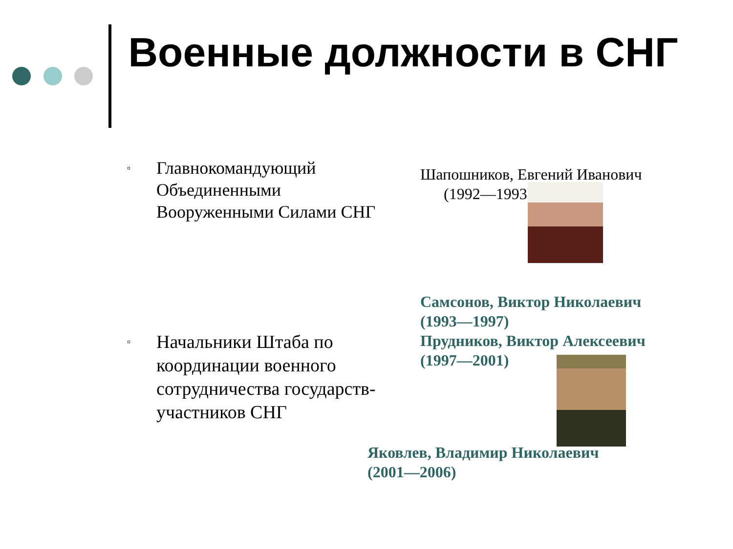Военные должности в СНГ
▫
Главнокомандующий Объединенными Вооруженными Силами СНГ
Шапошников, Евгений Иванович
(1992—1993)
Самсонов, Виктор Николаевич (1993—1997)
Прудников, Виктор Алексеевич (1997—2001)
▫
Начальники Штаба по координации военного сотрудничества государств-участников СНГ
Яковлев, Владимир Николаевич (2001—2006)